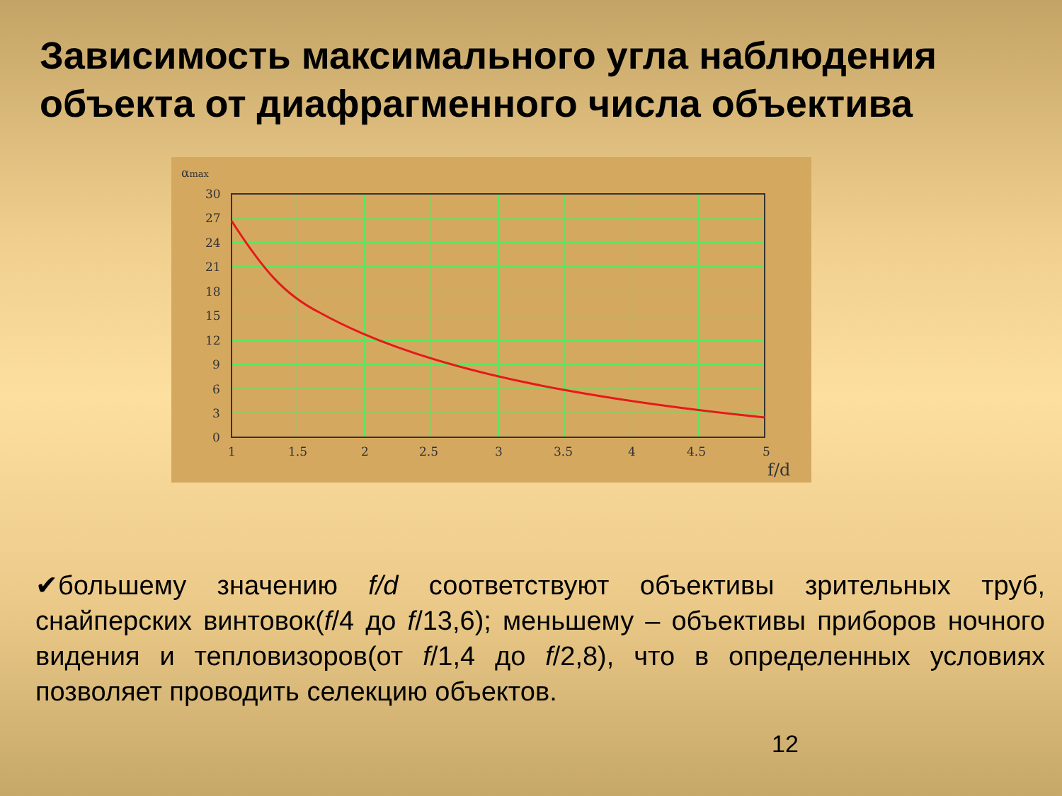Зависимость максимального угла наблюдения объекта от диафрагменного числа объектива
αmax
30
27
24
21
18
15
12
9
6
3
0
1
1.5
2
2.5
3
3.5
4
4.5
5
f/d
✔большему значению f/d соответствуют объективы зрительных труб, снайперских винтовок(f/4 до f/13,6); меньшему – объективы приборов ночного видения и тепловизоров(от f/1,4 до f/2,8), что в определенных условиях позволяет проводить селекцию объектов.
12